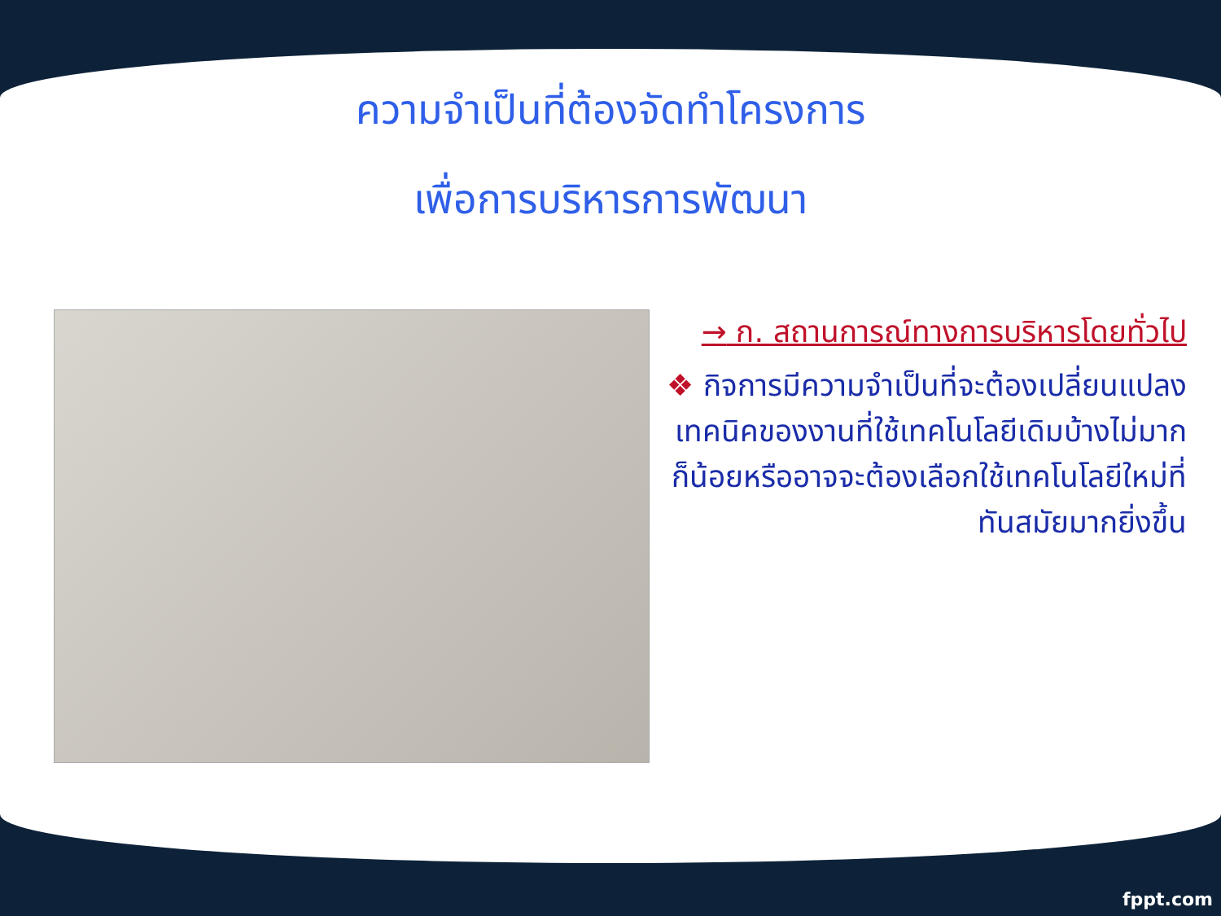ความจำเป็นที่ต้องจัดทำโครงการ
เพื่อการบริหารการพัฒนา
→ ก. สถานการณ์ทางการบริหารโดยทั่วไป
❖ กิจการมีความจำเป็นที่จะต้องเปลี่ยนแปลงเทคนิคของงานที่ใช้เทคโนโลยีเดิมบ้างไม่มากก็น้อยหรืออาจจะต้องเลือกใช้เทคโนโลยีใหม่ที่ทันสมัยมากยิ่งขึ้น
fppt.com